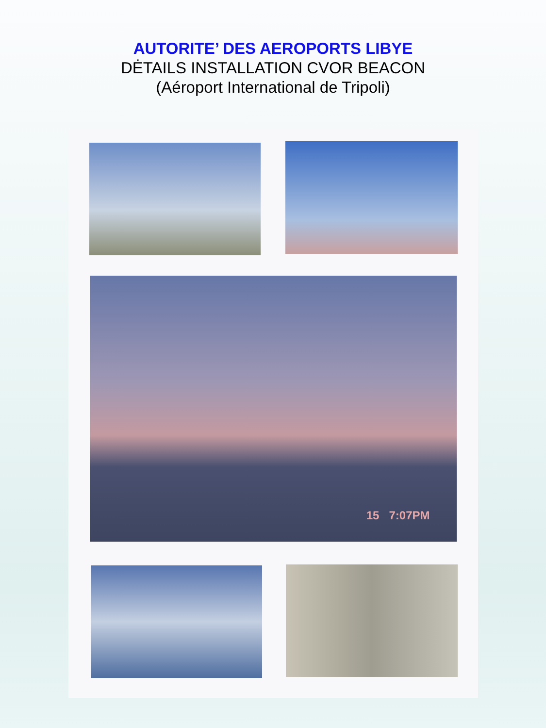AUTORITE’ DES AEROPORTS LIBYE
DĖTAILS INSTALLATION CVOR BEACON
(Aéroport International de Tripoli)
15 7:07PM